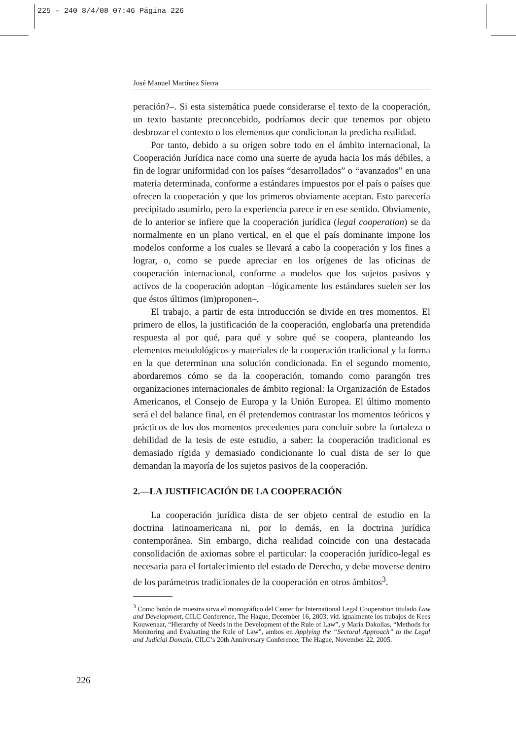225 - 240 8/4/08 07:46 Página 226
José Manuel Martínez Sierra
peración?–. Si esta sistemática puede considerarse el texto de la cooperación, un texto bastante preconcebido, podríamos decir que tenemos por objeto desbrozar el contexto o los elementos que condicionan la predicha realidad.
Por tanto, debido a su origen sobre todo en el ámbito internacional, la Cooperación Jurídica nace como una suerte de ayuda hacia los más débiles, a fin de lograr uniformidad con los países “desarrollados” o “avanzados” en una materia determinada, conforme a estándares impuestos por el país o países que ofrecen la cooperación y que los primeros obviamente aceptan. Esto parecería precipitado asumirlo, pero la experiencia parece ir en ese sentido. Obviamente, de lo anterior se infiere que la cooperación jurídica (legal cooperation) se da normalmente en un plano vertical, en el que el país dominante impone los modelos conforme a los cuales se llevará a cabo la cooperación y los fines a lograr, o, como se puede apreciar en los orígenes de las oficinas de cooperación internacional, conforme a modelos que los sujetos pasivos y activos de la cooperación adoptan –lógicamente los estándares suelen ser los que éstos últimos (im)proponen–.
El trabajo, a partir de esta introducción se divide en tres momentos. El primero de ellos, la justificación de la cooperación, englobaría una pretendida respuesta al por qué, para qué y sobre qué se coopera, planteando los elementos metodológicos y materiales de la cooperación tradicional y la forma en la que determinan una solución condicionada. En el segundo momento, abordaremos cómo se da la cooperación, tomando como parangón tres organizaciones internacionales de ámbito regional: la Organización de Estados Americanos, el Consejo de Europa y la Unión Europea. El último momento será el del balance final, en él pretendemos contrastar los momentos teóricos y prácticos de los dos momentos precedentes para concluir sobre la fortaleza o debilidad de la tesis de este estudio, a saber: la cooperación tradicional es demasiado rígida y demasiado condicionante lo cual dista de ser lo que demandan la mayoría de los sujetos pasivos de la cooperación.
2.—LA JUSTIFICACIÓN DE LA COOPERACIÓN
La cooperación jurídica dista de ser objeto central de estudio en la doctrina latinoamericana ni, por lo demás, en la doctrina jurídica contemporánea. Sin embargo, dicha realidad coincide con una destacada consolidación de axiomas sobre el particular: la cooperación jurídico-legal es necesaria para el fortalecimiento del estado de Derecho, y debe moverse dentro de los parámetros tradicionales de la cooperación en otros ámbitos<sup>3</sup>.
<sup>3</sup> Como botón de muestra sirva el monográfico del Center for International Legal Cooperation titulado Law and Development, CILC Conference, The Hague, December 16, 2003; vid. igualmente los trabajos de Kees Kouwenaar, “Hierarchy of Needs in the Development of the Rule of Law”, y Maria Dakolias, “Methods for Monitoring and Evaluating the Rule of Law”, ambos en Applying the “Sectoral Approach” to the Legal and Judicial Domain, CILC’s 20th Anniversary Conference, The Hague, November 22, 2005.
226